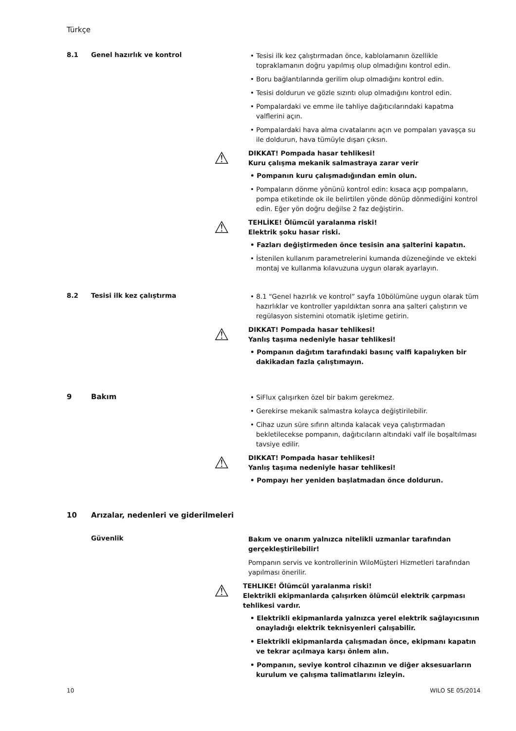Türkçe
8.1 Genel hazırlık ve kontrol
• Tesisi ilk kez çalıştırmadan önce, kablolamanın özellikle topraklamanın doğru yapılmış olup olmadığını kontrol edin.
• Boru bağlantılarında gerilim olup olmadığını kontrol edin.
• Tesisi doldurun ve gözle sızıntı olup olmadığını kontrol edin.
• Pompalardaki ve emme ile tahliye dağıtıcılarındaki kapatma valflerini açın.
• Pompalardaki hava alma cıvatalarını açın ve pompaları yavaşça su ile doldurun, hava tümüyle dışarı çıksın.
⚠
DIKKAT! Pompada hasar tehlikesi!
Kuru çalışma mekanik salmastraya zarar verir
• Pompanın kuru çalışmadığından emin olun.
• Pompaların dönme yönünü kontrol edin: kısaca açıp pompaların, pompa etiketinde ok ile belirtilen yönde dönüp dönmediğini kontrol edin. Eğer yön doğru değilse 2 faz değiştirin.
⚠
TEHLİKE! Ölümcül yaralanma riski!
Elektrik şoku hasar riski.
• Fazları değiştirmeden önce tesisin ana şalterini kapatın.
• İstenilen kullanım parametrelerini kumanda düzeneğinde ve ekteki montaj ve kullanma kılavuzuna uygun olarak ayarlayın.
8.2 Tesisi ilk kez çalıştırma
• 8.1 “Genel hazırlık ve kontrol” sayfa 10bölümüne uygun olarak tüm hazırlıklar ve kontroller yapıldıktan sonra ana şalteri çalıştırın ve regülasyon sistemini otomatik işletime getirin.
⚠
DIKKAT! Pompada hasar tehlikesi!
Yanlış taşıma nedeniyle hasar tehlikesi!
• Pompanın dağıtım tarafındaki basınç valfi kapalıyken bir dakikadan fazla çalıştımayın.
9 Bakım
• SiFlux çalışırken özel bir bakım gerekmez.
• Gerekirse mekanik salmastra kolayca değiştirilebilir.
• Cihaz uzun süre sıfırın altında kalacak veya çalıştırmadan bekletilecekse pompanın, dağıtıcıların altındaki valf ile boşaltılması tavsiye edilir.
⚠
DIKKAT! Pompada hasar tehlikesi!
Yanlış taşıma nedeniyle hasar tehlikesi!
• Pompayı her yeniden başlatmadan önce doldurun.
10 Arızalar, nedenleri ve giderilmeleri
Güvenlik
Bakım ve onarım yalnızca nitelikli uzmanlar tarafından gerçekleştirilebilir!
Pompanın servis ve kontrollerinin WiloMüşteri Hizmetleri tarafından yapılması önerilir.
⚠
TEHLIKE! Ölümcül yaralanma riski!
Elektrikli ekipmanlarda çalışırken ölümcül elektrik çarpması tehlikesi vardır.
• Elektrikli ekipmanlarda yalnızca yerel elektrik sağlayıcısının onayladığı elektrik teknisyenleri çalışabilir.
• Elektrikli ekipmanlarda çalışmadan önce, ekipmanı kapatın ve tekrar açılmaya karşı önlem alın.
• Pompanın, seviye kontrol cihazının ve diğer aksesuarların kurulum ve çalışma talimatlarını izleyin.
10 WILO SE 05/2014